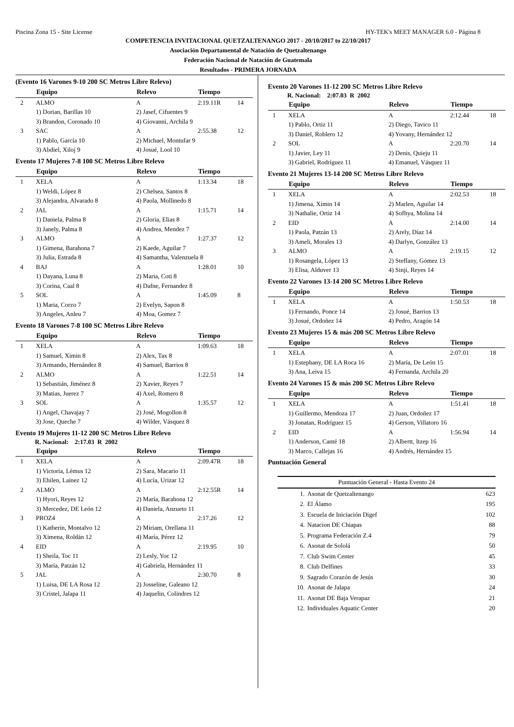Piscina Zona 15 - Site License HY-TEK's MEET MANAGER 6.0 - Página 8
COMPETENCIA INVITACIONAL QUETZALTENANGO 2017 - 20/10/2017 to 22/10/2017
Asociación Departamental de Natación de Quetzaltenango
Federación Nacional de Natación de Guatemala
Resultados - PRIMERA JORNADA
(Evento 16 Varones 9-10 200 SC Metros Libre Relevo)
| | Equipo | Relevo | Tiempo | |
| --- | --- | --- | --- | --- |
| 2 | ALMO | A | 2:19.11R | 14 |
| | 1) Dorian, Barillas 10 | 2) Jasef, Cifuentes 9 | | |
| | 3) Brandon, Coronado 10 | 4) Giovanni, Archila 9 | | |
| 3 | SAC | A | 2:55.38 | 12 |
| | 1) Pablo, García 10 | 2) Michael, Montufar 9 | | |
| | 3) Abdiel, Xiloj 9 | 4) Josué, Lool 10 | | |
Evento 17 Mujeres 7-8 100 SC Metros Libre Relevo
| | Equipo | Relevo | Tiempo | |
| --- | --- | --- | --- | --- |
| 1 | XELA | A | 1:13.34 | 18 |
| | 1) Weldi, López 8 | 2) Chelsea, Santos 8 | | |
| | 3) Alejandra, Alvarado 8 | 4) Paola, Mollinedo 8 | | |
| 2 | JAL | A | 1:15.71 | 14 |
| | 1) Daniela, Palma 8 | 2) Gloria, Elias 8 | | |
| | 3) Janely, Palma 8 | 4) Andrea, Mendez 7 | | |
| 3 | ALMO | A | 1:27.37 | 12 |
| | 1) Gimena, Barahona 7 | 2) Kaede, Aguilar 7 | | |
| | 3) Julia, Estrada 8 | 4) Samantha, Valenzuela 8 | | |
| 4 | BAJ | A | 1:28.01 | 10 |
| | 1) Dayana, Luna 8 | 2) Maria, Coti 8 | | |
| | 3) Corina, Caal 8 | 4) Dafne, Fernandez 8 | | |
| 5 | SOL | A | 1:45.09 | 8 |
| | 1) Maria, Corzo 7 | 2) Evelyn, Sapon 8 | | |
| | 3) Angeles, Anleu 7 | 4) Moa, Gomez 7 | | |
Evento 18 Varones 7-8 100 SC Metros Libre Relevo
| | Equipo | Relevo | Tiempo | |
| --- | --- | --- | --- | --- |
| 1 | XELA | A | 1:09.63 | 18 |
| | 1) Samuel, Ximin 8 | 2) Alex, Tax 8 | | |
| | 3) Armando, Hernández 8 | 4) Samuel, Barrios 8 | | |
| 2 | ALMO | A | 1:22.51 | 14 |
| | 1) Sebastián, Jiménez 8 | 2) Xavier, Reyes 7 | | |
| | 3) Matias, Juerez 7 | 4) Axel, Romero 8 | | |
| 3 | SOL | A | 1:35.57 | 12 |
| | 1) Angel, Chavajay 7 | 2) José, Mogollon 8 | | |
| | 3) Jose, Queche 7 | 4) Wilder, Vásquez 8 | | |
Evento 19 Mujeres 11-12 200 SC Metros Libre Relevo
R. Nacional: 2:17.03 R 2002
| | Equipo | Relevo | Tiempo | |
| --- | --- | --- | --- | --- |
| 1 | XELA | A | 2:09.47R | 18 |
| | 1) Victoria, Lémus 12 | 2) Sara, Macario 11 | | |
| | 3) Ehilen, Lainez 12 | 4) Lucía, Urizar 12 | | |
| 2 | ALMO | A | 2:12.55R | 14 |
| | 1) Hyori, Reyes 12 | 2) María, Barahona 12 | | |
| | 3) Mercedez, DE León 12 | 4) Daniela, Anzueto 11 | | |
| 3 | PROZ4 | A | 2:17.26 | 12 |
| | 1) Katherin, Montalvo 12 | 2) Miriam, Orellana 11 | | |
| | 3) Ximena, Roldán 12 | 4) María, Pérez 12 | | |
| 4 | EID | A | 2:19.95 | 10 |
| | 1) Sheila, Toc 11 | 2) Lesly, Yoc 12 | | |
| | 3) María, Patzán 12 | 4) Gabriela, Hernández 11 | | |
| 5 | JAL | A | 2:30.70 | 8 |
| | 1) Luisa, DE LA Rosa 12 | 2) Josseline, Galeano 12 | | |
| | 3) Cristel, Jalapa 11 | 4) Jaquelin, Colindres 12 | | |
Evento 20 Varones 11-12 200 SC Metros Libre Relevo
R. Nacional: 2:07.03 R 2002
| | Equipo | Relevo | Tiempo | |
| --- | --- | --- | --- | --- |
| 1 | XELA | A | 2:12.44 | 18 |
| | 1) Pablo, Ortiz 11 | 2) Diego, Tavico 11 | | |
| | 3) Daniel, Roblero 12 | 4) Yovany, Hernández 12 | | |
| 2 | SOL | A | 2:20.70 | 14 |
| | 1) Javier, Ley 11 | 2) Denis, Quieju 11 | | |
| | 3) Gabriel, Rodríguez 11 | 4) Emanuel, Vásquez 11 | | |
Evento 21 Mujeres 13-14 200 SC Metros Libre Relevo
| | Equipo | Relevo | Tiempo | |
| --- | --- | --- | --- | --- |
| 1 | XELA | A | 2:02.53 | 18 |
| | 1) Jimena, Ximin 14 | 2) Marlen, Aguilar 14 | | |
| | 3) Nathalie, Ortiz 14 | 4) Sofhya, Molina 14 | | |
| 2 | EID | A | 2:14.00 | 14 |
| | 1) Paola, Patzán 13 | 2) Arely, Díaz 14 | | |
| | 3) Ameli, Morales 13 | 4) Darlyn, González 13 | | |
| 3 | ALMO | A | 2:19.15 | 12 |
| | 1) Rosangela, López 13 | 2) Steffany, Gómez 13 | | |
| | 3) Elisa, Alduver 13 | 4) Sinji, Reyes 14 | | |
Evento 22 Varones 13-14 200 SC Metros Libre Relevo
| | Equipo | Relevo | Tiempo | |
| --- | --- | --- | --- | --- |
| 1 | XELA | A | 1:50.53 | 18 |
| | 1) Fernando, Ponce 14 | 2) Josué, Barrios 13 | | |
| | 3) Josué, Ordoñez 14 | 4) Pedro, Aragón 14 | | |
Evento 23 Mujeres 15 & más 200 SC Metros Libre Relevo
| | Equipo | Relevo | Tiempo | |
| --- | --- | --- | --- | --- |
| 1 | XELA | A | 2:07.01 | 18 |
| | 1) Estephany, DE LA Roca 16 | 2) María, De León 15 | | |
| | 3) Ana, Leiva 15 | 4) Fernanda, Archila 20 | | |
Evento 24 Varones 15 & más 200 SC Metros Libre Relevo
| | Equipo | Relevo | Tiempo | |
| --- | --- | --- | --- | --- |
| 1 | XELA | A | 1:51.41 | 18 |
| | 1) Guillermo, Mendoza 17 | 2) Juan, Ordoñez 17 | | |
| | 3) Jonatan, Rodríguez 15 | 4) Gerson, Villatoro 16 | | |
| 2 | EID | A | 1:56.94 | 14 |
| | 1) Anderson, Canté 18 | 2) Albertt, Itzep 16 | | |
| | 3) Marco, Callejas 16 | 4) Andrés, Hernández 15 | | |
Puntuación General
| Puntuación General - Hasta Evento 24 | | |
| --- | --- | --- |
| 1. | Asonat de Quetzaltenango | 623 |
| 2. | El Álamo | 195 |
| 3. | Escuela de Iniciación Digef | 102 |
| 4. | Natacion DE Chiapas | 88 |
| 5. | Programa Federación Z.4 | 79 |
| 6. | Asonat de Sololá | 50 |
| 7. | Club Swim Center | 45 |
| 8. | Club Delfines | 33 |
| 9. | Sagrado Corazón de Jesús | 30 |
| 10. | Asonat de Jalapa | 24 |
| 11. | Asonat DE Baja Verapaz | 21 |
| 12. | Individuales Aquatic Center | 20 |